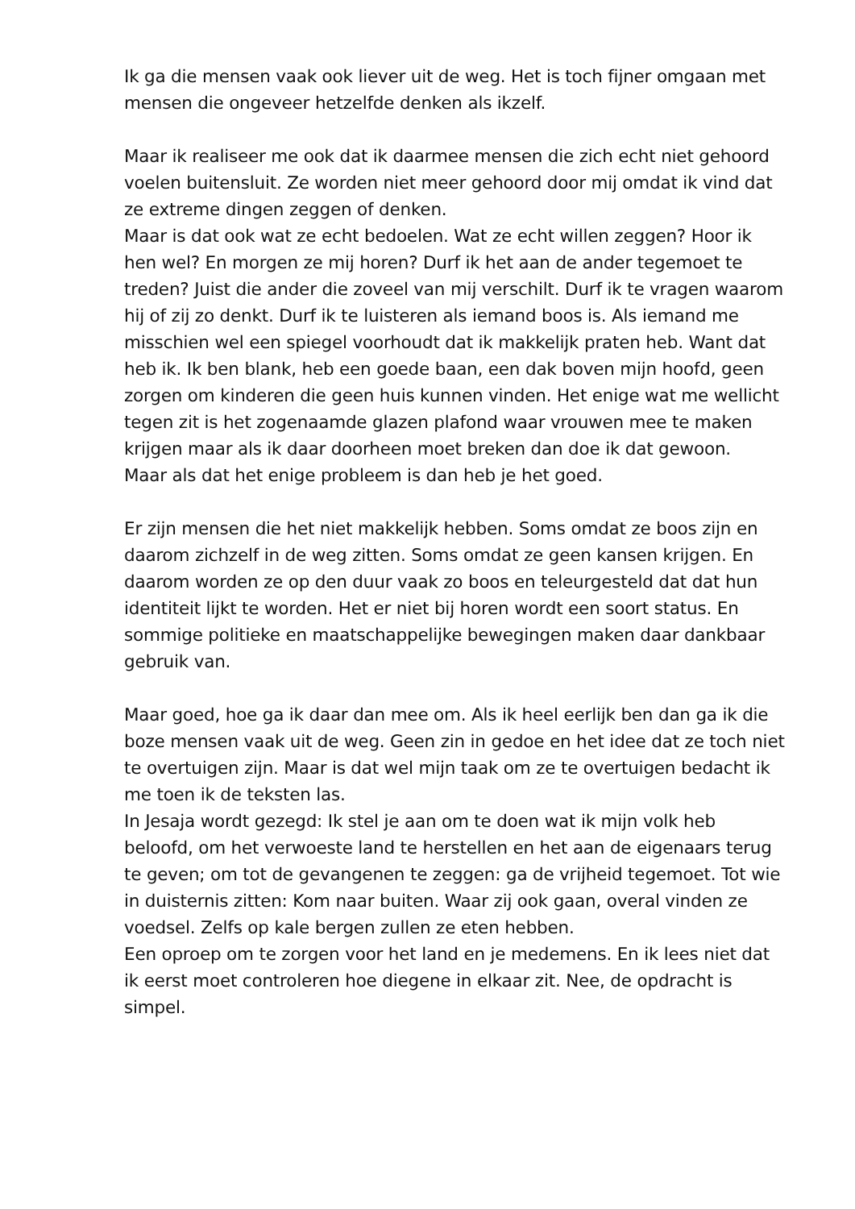Ik ga die mensen vaak ook liever uit de weg. Het is toch fijner omgaan met mensen die ongeveer hetzelfde denken als ikzelf.
Maar ik realiseer me ook dat ik daarmee mensen die zich echt niet gehoord voelen buitensluit. Ze worden niet meer gehoord door mij omdat ik vind dat ze extreme dingen zeggen of denken.
Maar is dat ook wat ze echt bedoelen. Wat ze echt willen zeggen? Hoor ik hen wel? En morgen ze mij horen? Durf ik het aan de ander tegemoet te treden? Juist die ander die zoveel van mij verschilt. Durf ik te vragen waarom hij of zij zo denkt. Durf ik te luisteren als iemand boos is. Als iemand me misschien wel een spiegel voorhoudt dat ik makkelijk praten heb. Want dat heb ik. Ik ben blank, heb een goede baan, een dak boven mijn hoofd, geen zorgen om kinderen die geen huis kunnen vinden. Het enige wat me wellicht tegen zit is het zogenaamde glazen plafond waar vrouwen mee te maken krijgen maar als ik daar doorheen moet breken dan doe ik dat gewoon.
Maar als dat het enige probleem is dan heb je het goed.
Er zijn mensen die het niet makkelijk hebben. Soms omdat ze boos zijn en daarom zichzelf in de weg zitten. Soms omdat ze geen kansen krijgen. En daarom worden ze op den duur vaak zo boos en teleurgesteld dat dat hun identiteit lijkt te worden. Het er niet bij horen wordt een soort status. En sommige politieke en maatschappelijke bewegingen maken daar dankbaar gebruik van.
Maar goed, hoe ga ik daar dan mee om. Als ik heel eerlijk ben dan ga ik die boze mensen vaak uit de weg. Geen zin in gedoe en het idee dat ze toch niet te overtuigen zijn. Maar is dat wel mijn taak om ze te overtuigen bedacht ik me toen ik de teksten las.
In Jesaja wordt gezegd: Ik stel je aan om te doen wat ik mijn volk heb beloofd, om het verwoeste land te herstellen en het aan de eigenaars terug te geven; om tot de gevangenen te zeggen: ga de vrijheid tegemoet. Tot wie in duisternis zitten: Kom naar buiten. Waar zij ook gaan, overal vinden ze voedsel. Zelfs op kale bergen zullen ze eten hebben.
Een oproep om te zorgen voor het land en je medemens. En ik lees niet dat ik eerst moet controleren hoe diegene in elkaar zit. Nee, de opdracht is simpel.